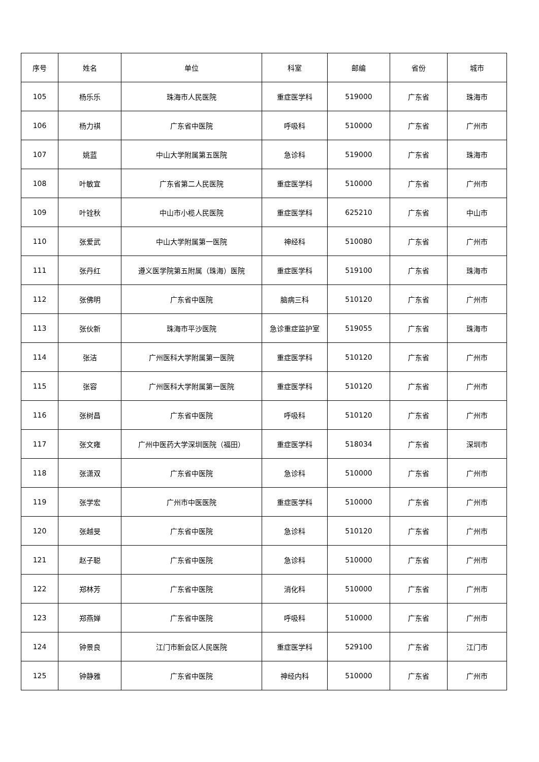| 序号 | 姓名 | 单位 | 科室 | 邮编 | 省份 | 城市 |
| --- | --- | --- | --- | --- | --- | --- |
| 105 | 杨乐乐 | 珠海市人民医院 | 重症医学科 | 519000 | 广东省 | 珠海市 |
| 106 | 杨力祺 | 广东省中医院 | 呼吸科 | 510000 | 广东省 | 广州市 |
| 107 | 姚蓝 | 中山大学附属第五医院 | 急诊科 | 519000 | 广东省 | 珠海市 |
| 108 | 叶敏宜 | 广东省第二人民医院 | 重症医学科 | 510000 | 广东省 | 广州市 |
| 109 | 叶铨秋 | 中山市小榄人民医院 | 重症医学科 | 625210 | 广东省 | 中山市 |
| 110 | 张爱武 | 中山大学附属第一医院 | 神经科 | 510080 | 广东省 | 广州市 |
| 111 | 张丹红 | 遵义医学院第五附属（珠海）医院 | 重症医学科 | 519100 | 广东省 | 珠海市 |
| 112 | 张佛明 | 广东省中医院 | 脑病三科 | 510120 | 广东省 | 广州市 |
| 113 | 张伙新 | 珠海市平沙医院 | 急诊重症监护室 | 519055 | 广东省 | 珠海市 |
| 114 | 张洁 | 广州医科大学附属第一医院 | 重症医学科 | 510120 | 广东省 | 广州市 |
| 115 | 张容 | 广州医科大学附属第一医院 | 重症医学科 | 510120 | 广东省 | 广州市 |
| 116 | 张树昌 | 广东省中医院 | 呼吸科 | 510120 | 广东省 | 广州市 |
| 117 | 张文雍 | 广州中医药大学深圳医院（福田） | 重症医学科 | 518034 | 广东省 | 深圳市 |
| 118 | 张潇双 | 广东省中医院 | 急诊科 | 510000 | 广东省 | 广州市 |
| 119 | 张学宏 | 广州市中医医院 | 重症医学科 | 510000 | 广东省 | 广州市 |
| 120 | 张越旻 | 广东省中医院 | 急诊科 | 510120 | 广东省 | 广州市 |
| 121 | 赵子聪 | 广东省中医院 | 急诊科 | 510000 | 广东省 | 广州市 |
| 122 | 郑林芳 | 广东省中医院 | 消化科 | 510000 | 广东省 | 广州市 |
| 123 | 郑燕婵 | 广东省中医院 | 呼吸科 | 510000 | 广东省 | 广州市 |
| 124 | 钟景良 | 江门市新会区人民医院 | 重症医学科 | 529100 | 广东省 | 江门市 |
| 125 | 钟静雅 | 广东省中医院 | 神经内科 | 510000 | 广东省 | 广州市 |